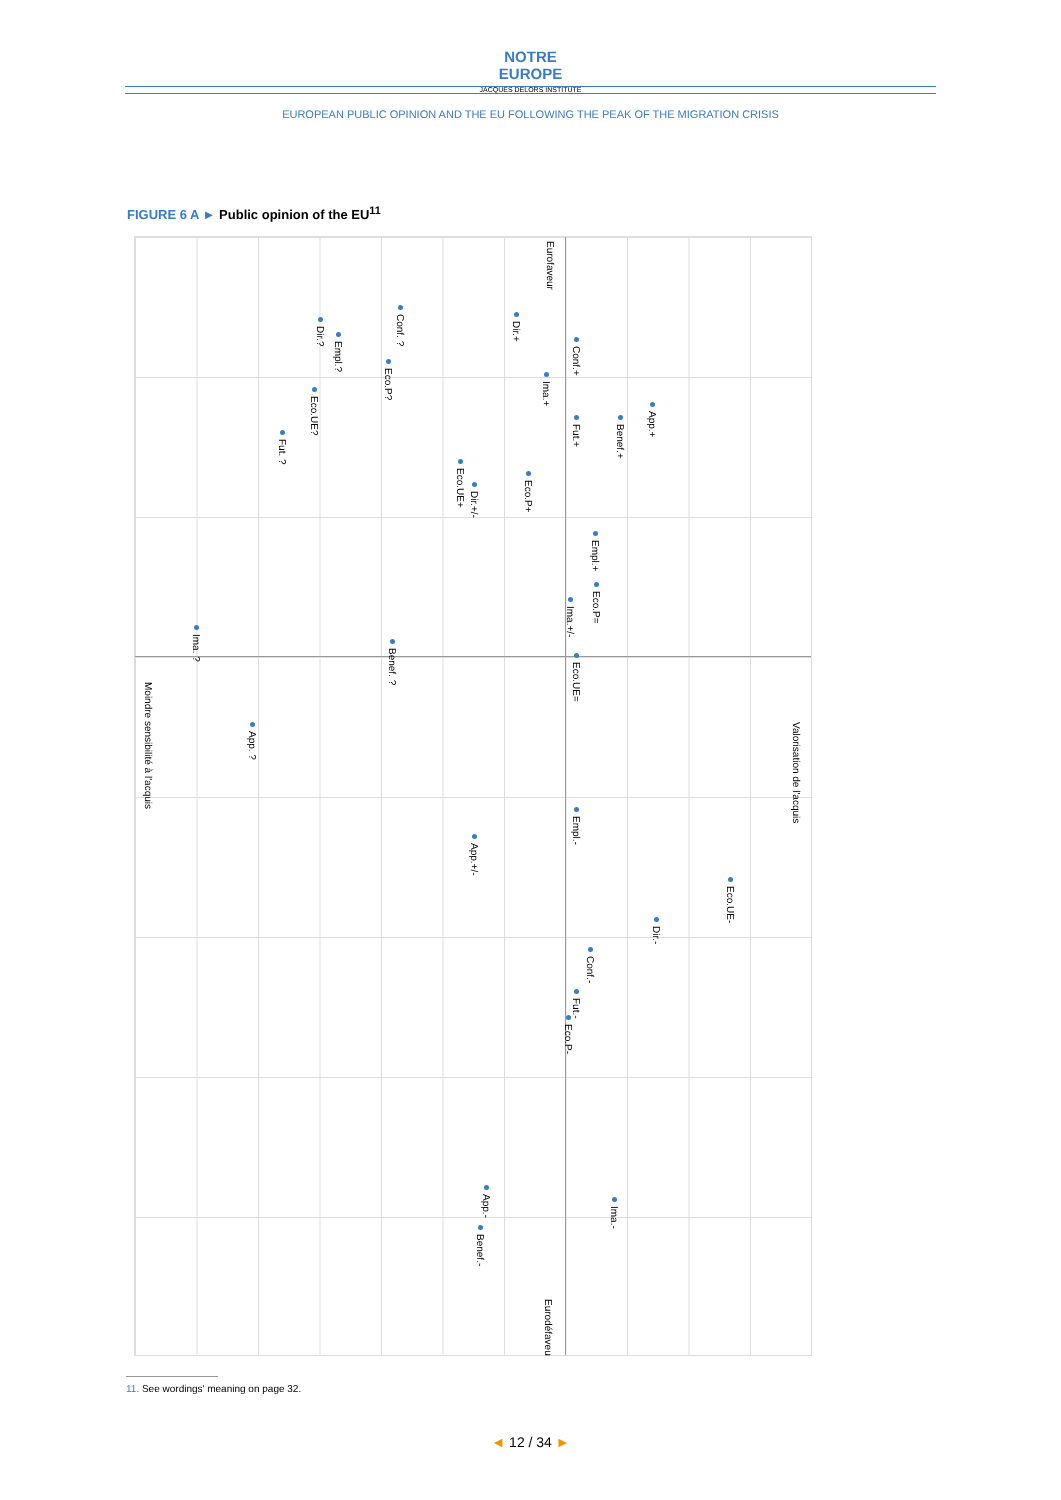NOTRE
EUROPE
JACQUES DELORS INSTITUTE
EUROPEAN PUBLIC OPINION AND THE EU FOLLOWING THE PEAK OF THE MIGRATION CRISIS
FIGURE 6 A ► Public opinion of the EU<sup>11</sup>
Eurofaveur
Eurodéfaveu
Moindre sensibilité à l'acquis
Valorisation de l'acquis
Dir.?
Empl.?
Conf. ?
Eco.P?
Eco.UE?
Fut. ?
Dir.+
Ima.+
Conf.+
Fut.+
Benef.+
App.+
Eco.P+
Eco.UE+
Dir.+/-
Empl.+
Eco.P=
Ima.+/-
Ima. ?
Benef. ?
Eco.UE=
App. ?
Empl.-
App.+/-
Eco.UE-
Dir.-
Conf.-
Fut.-
Eco.P-
App.-
Benef.-
Ima.-
11. See wordings' meaning on page 32.
◄ 12 / 34 ►